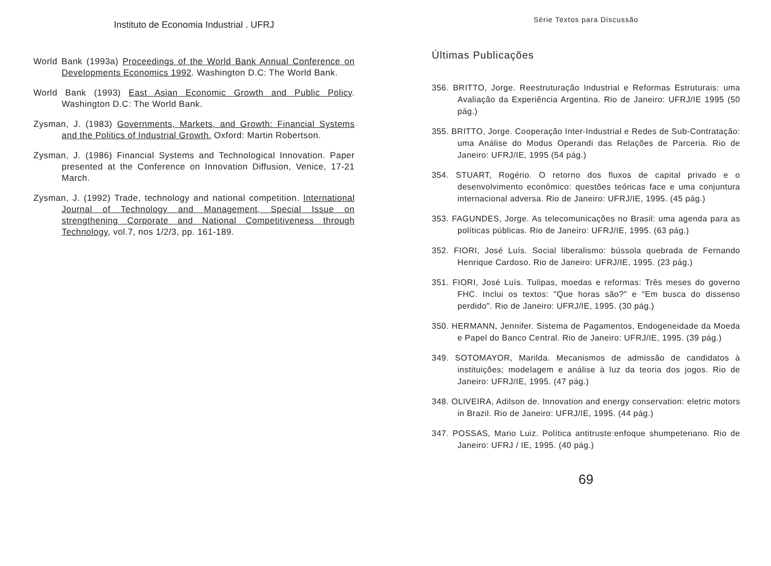Instituto de Economia Industrial . UFRJ
World Bank (1993a) Proceedings of the World Bank Annual Conference on Developments Economics 1992. Washington D.C: The World Bank.
World Bank (1993) East Asian Economic Growth and Public Policy. Washington D.C: The World Bank.
Zysman, J. (1983) Governments, Markets, and Growth: Financial Systems and the Politics of Industrial Growth. Oxford: Martin Robertson.
Zysman, J. (1986) Financial Systems and Technological Innovation. Paper presented at the Conference on Innovation Diffusion, Venice, 17-21 March.
Zysman, J. (1992) Trade, technology and national competition. International Journal of Technology and Management, Special Issue on strengthening Corporate and National Competitiveness through Technology, vol.7, nos 1/2/3, pp. 161-189.
Série Textos para Discussão
Últimas Publicações
356. BRITTO, Jorge. Reestruturação Industrial e Reformas Estruturais: uma Avaliação da Experiência Argentina. Rio de Janeiro: UFRJ/IE 1995 (50 pág.)
355. BRITTO, Jorge. Cooperação Inter-Industrial e Redes de Sub-Contratação: uma Análise do Modus Operandi das Relações de Parceria. Rio de Janeiro: UFRJ/IE, 1995 (54 pág.)
354. STUART, Rogério. O retorno dos fluxos de capital privado e o desenvolvimento econômico: questões teóricas face e uma conjuntura internacional adversa. Rio de Janeiro: UFRJ/IE, 1995. (45 pág.)
353. FAGUNDES, Jorge. As telecomunicações no Brasil: uma agenda para as políticas públicas. Rio de Janeiro: UFRJ/IE, 1995. (63 pág.)
352. FIORI, José Luís. Social liberalismo: bússola quebrada de Fernando Henrique Cardoso. Rio de Janeiro: UFRJ/IE, 1995. (23 pág.)
351. FIORI, José Luís. Tulipas, moedas e reformas: Três meses do governo FHC. Inclui os textos: "Que horas são?" e "Em busca do dissenso perdido". Rio de Janeiro: UFRJ/IE, 1995. (30 pág.)
350. HERMANN, Jennifer. Sistema de Pagamentos, Endogeneidade da Moeda e Papel do Banco Central. Rio de Janeiro: UFRJ/IE, 1995. (39 pág.)
349. SOTOMAYOR, Marilda. Mecanismos de admissão de candidatos à instituições; modelagem e análise à luz da teoria dos jogos. Rio de Janeiro: UFRJ/IE, 1995. (47 pág.)
348. OLIVEIRA, Adilson de. Innovation and energy conservation: eletric motors in Brazil. Rio de Janeiro: UFRJ/IE, 1995. (44 pág.)
347. POSSAS, Mario Luiz. Política antitruste:enfoque shumpeteriano. Rio de Janeiro: UFRJ / IE, 1995. (40 pág.)
69